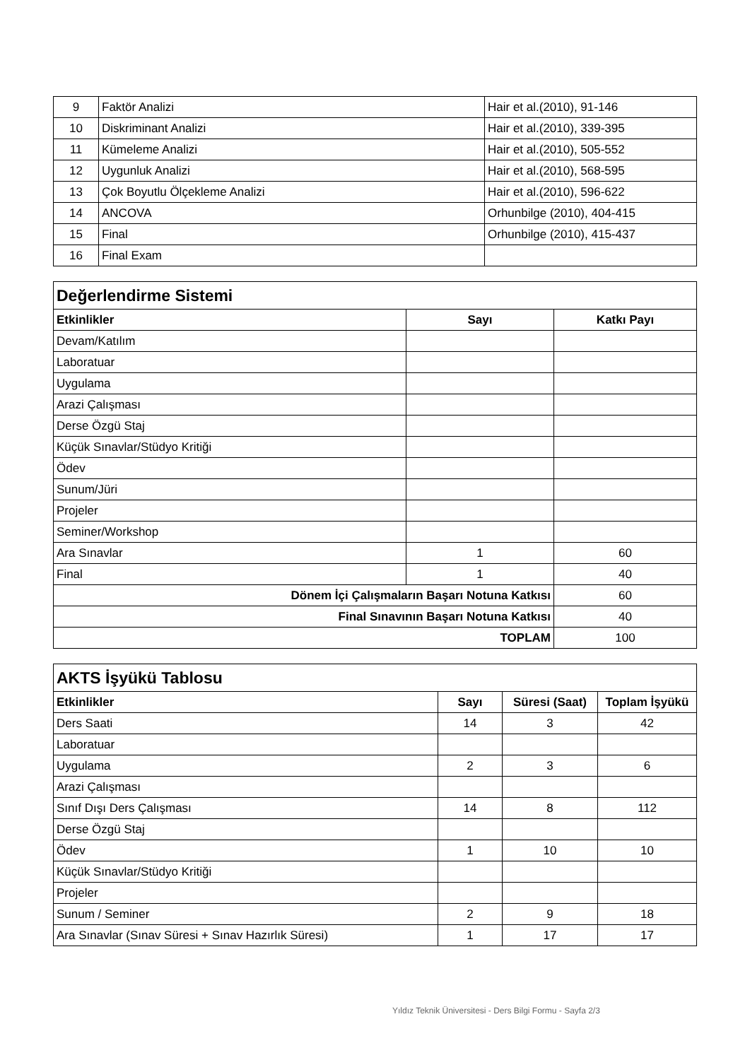| 9 | Faktör Analizi | Hair et al.(2010), 91-146 |
| 10 | Diskriminant Analizi | Hair et al.(2010), 339-395 |
| 11 | Kümeleme Analizi | Hair et al.(2010), 505-552 |
| 12 | Uygunluk Analizi | Hair et al.(2010), 568-595 |
| 13 | Çok Boyutlu Ölçekleme Analizi | Hair et al.(2010), 596-622 |
| 14 | ANCOVA | Orhunbilge (2010), 404-415 |
| 15 | Final | Orhunbilge (2010), 415-437 |
| 16 | Final Exam | |
| Değerlendirme Sistemi | | |
| Etkinlikler | Sayı | Katkı Payı |
| Devam/Katılım | | |
| Laboratuar | | |
| Uygulama | | |
| Arazi Çalışması | | |
| Derse Özgü Staj | | |
| Küçük Sınavlar/Stüdyo Kritiği | | |
| Ödev | | |
| Sunum/Jüri | | |
| Projeler | | |
| Seminer/Workshop | | |
| Ara Sınavlar | 1 | 60 |
| Final | 1 | 40 |
| Dönem İçi Çalışmaların Başarı Notuna Katkısı | | 60 |
| Final Sınavının Başarı Notuna Katkısı | | 40 |
| TOPLAM | | 100 |
| AKTS İşyükü Tablosu | | | |
| Etkinlikler | Sayı | Süresi (Saat) | Toplam İşyükü |
| Ders Saati | 14 | 3 | 42 |
| Laboratuar | | | |
| Uygulama | 2 | 3 | 6 |
| Arazi Çalışması | | | |
| Sınıf Dışı Ders Çalışması | 14 | 8 | 112 |
| Derse Özgü Staj | | | |
| Ödev | 1 | 10 | 10 |
| Küçük Sınavlar/Stüdyo Kritiği | | | |
| Projeler | | | |
| Sunum / Seminer | 2 | 9 | 18 |
| Ara Sınavlar (Sınav Süresi + Sınav Hazırlık Süresi) | 1 | 17 | 17 |
Yıldız Teknik Üniversitesi - Ders Bilgi Formu - Sayfa 2/3